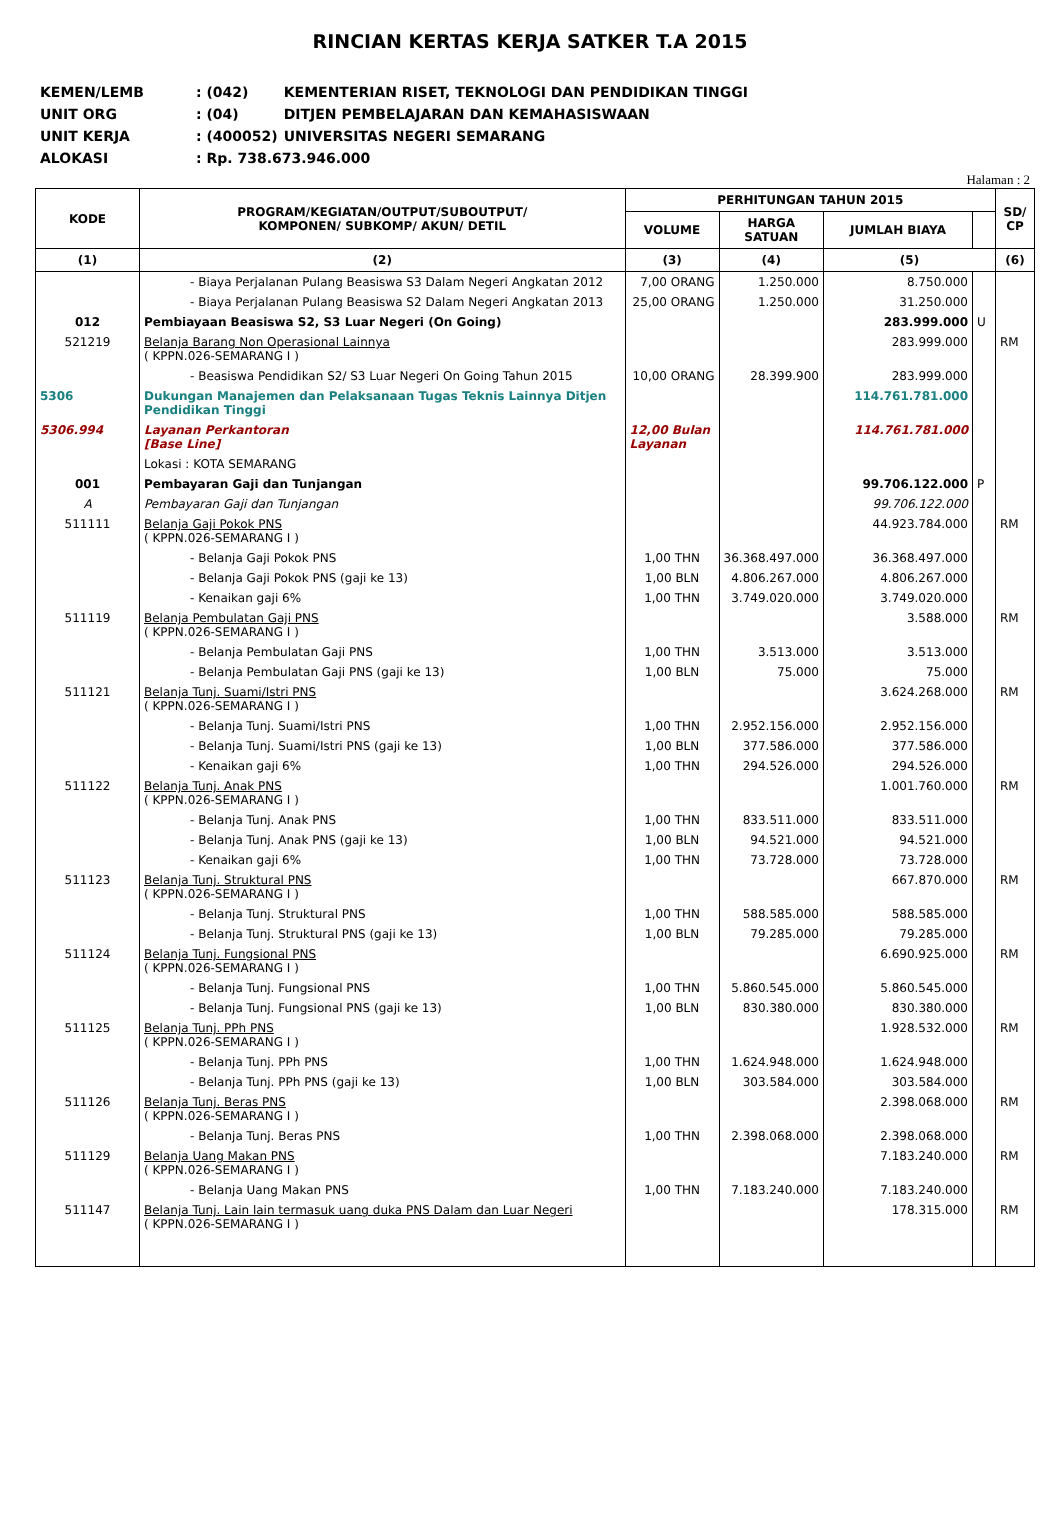RINCIAN KERTAS KERJA SATKER T.A 2015
| KEMEN/LEMB | : (042) | KEMENTERIAN RISET, TEKNOLOGI DAN PENDIDIKAN TINGGI |
| UNIT ORG | : (04) | DITJEN PEMBELAJARAN DAN KEMAHASISWAAN |
| UNIT KERJA | : (400052) | UNIVERSITAS NEGERI SEMARANG |
| ALOKASI | : Rp. 738.673.946.000 | |
Halaman : 2
| KODE | PROGRAM/KEGIATAN/OUTPUT/SUBOUTPUT/ KOMPONEN/ SUBKOMP/ AKUN/ DETIL | PERHITUNGAN TAHUN 2015 | | | | SD/ CP |
| --- | --- | --- | --- | --- | --- | --- |
| | | VOLUME | HARGA SATUAN | JUMLAH BIAYA | | |
| (1) | (2) | (3) | (4) | (5) | | (6) |
| | - Biaya Perjalanan Pulang Beasiswa S3 Dalam Negeri Angkatan 2012 | 7,00 ORANG | 1.250.000 | 8.750.000 | | |
| | - Biaya Perjalanan Pulang Beasiswa S2 Dalam Negeri Angkatan 2013 | 25,00 ORANG | 1.250.000 | 31.250.000 | | |
| 012 | Pembiayaan Beasiswa S2, S3 Luar Negeri (On Going) | | | 283.999.000 | U | |
| 521219 | Belanja Barang Non Operasional Lainnya ( KPPN.026-SEMARANG I ) | | | 283.999.000 | | RM |
| | - Beasiswa Pendidikan S2/ S3 Luar Negeri On Going Tahun 2015 | 10,00 ORANG | 28.399.900 | 283.999.000 | | |
| 5306 | Dukungan Manajemen dan Pelaksanaan Tugas Teknis Lainnya Ditjen Pendidikan Tinggi | | | 114.761.781.000 | | |
| 5306.994 | Layanan Perkantoran [Base Line] | 12,00 Bulan Layanan | | 114.761.781.000 | | |
| | Lokasi : KOTA SEMARANG | | | | | |
| 001 | Pembayaran Gaji dan Tunjangan | | | 99.706.122.000 | P | |
| A | Pembayaran Gaji dan Tunjangan | | | 99.706.122.000 | | |
| 511111 | Belanja Gaji Pokok PNS ( KPPN.026-SEMARANG I ) | | | 44.923.784.000 | | RM |
| | - Belanja Gaji Pokok PNS | 1,00 THN | 36.368.497.000 | 36.368.497.000 | | |
| | - Belanja Gaji Pokok PNS (gaji ke 13) | 1,00 BLN | 4.806.267.000 | 4.806.267.000 | | |
| | - Kenaikan gaji 6% | 1,00 THN | 3.749.020.000 | 3.749.020.000 | | |
| 511119 | Belanja Pembulatan Gaji PNS ( KPPN.026-SEMARANG I ) | | | 3.588.000 | | RM |
| | - Belanja Pembulatan Gaji PNS | 1,00 THN | 3.513.000 | 3.513.000 | | |
| | - Belanja Pembulatan Gaji PNS (gaji ke 13) | 1,00 BLN | 75.000 | 75.000 | | |
| 511121 | Belanja Tunj. Suami/Istri PNS ( KPPN.026-SEMARANG I ) | | | 3.624.268.000 | | RM |
| | - Belanja Tunj. Suami/Istri PNS | 1,00 THN | 2.952.156.000 | 2.952.156.000 | | |
| | - Belanja Tunj. Suami/Istri PNS (gaji ke 13) | 1,00 BLN | 377.586.000 | 377.586.000 | | |
| | - Kenaikan gaji 6% | 1,00 THN | 294.526.000 | 294.526.000 | | |
| 511122 | Belanja Tunj. Anak PNS ( KPPN.026-SEMARANG I ) | | | 1.001.760.000 | | RM |
| | - Belanja Tunj. Anak PNS | 1,00 THN | 833.511.000 | 833.511.000 | | |
| | - Belanja Tunj. Anak PNS (gaji ke 13) | 1,00 BLN | 94.521.000 | 94.521.000 | | |
| | - Kenaikan gaji 6% | 1,00 THN | 73.728.000 | 73.728.000 | | |
| 511123 | Belanja Tunj. Struktural PNS ( KPPN.026-SEMARANG I ) | | | 667.870.000 | | RM |
| | - Belanja Tunj. Struktural PNS | 1,00 THN | 588.585.000 | 588.585.000 | | |
| | - Belanja Tunj. Struktural PNS (gaji ke 13) | 1,00 BLN | 79.285.000 | 79.285.000 | | |
| 511124 | Belanja Tunj. Fungsional PNS ( KPPN.026-SEMARANG I ) | | | 6.690.925.000 | | RM |
| | - Belanja Tunj. Fungsional PNS | 1,00 THN | 5.860.545.000 | 5.860.545.000 | | |
| | - Belanja Tunj. Fungsional PNS (gaji ke 13) | 1,00 BLN | 830.380.000 | 830.380.000 | | |
| 511125 | Belanja Tunj. PPh PNS ( KPPN.026-SEMARANG I ) | | | 1.928.532.000 | | RM |
| | - Belanja Tunj. PPh PNS | 1,00 THN | 1.624.948.000 | 1.624.948.000 | | |
| | - Belanja Tunj. PPh PNS (gaji ke 13) | 1,00 BLN | 303.584.000 | 303.584.000 | | |
| 511126 | Belanja Tunj. Beras PNS ( KPPN.026-SEMARANG I ) | | | 2.398.068.000 | | RM |
| | - Belanja Tunj. Beras PNS | 1,00 THN | 2.398.068.000 | 2.398.068.000 | | |
| 511129 | Belanja Uang Makan PNS ( KPPN.026-SEMARANG I ) | | | 7.183.240.000 | | RM |
| | - Belanja Uang Makan PNS | 1,00 THN | 7.183.240.000 | 7.183.240.000 | | |
| 511147 | Belanja Tunj. Lain lain termasuk uang duka PNS Dalam dan Luar Negeri ( KPPN.026-SEMARANG I ) | | | 178.315.000 | | RM |